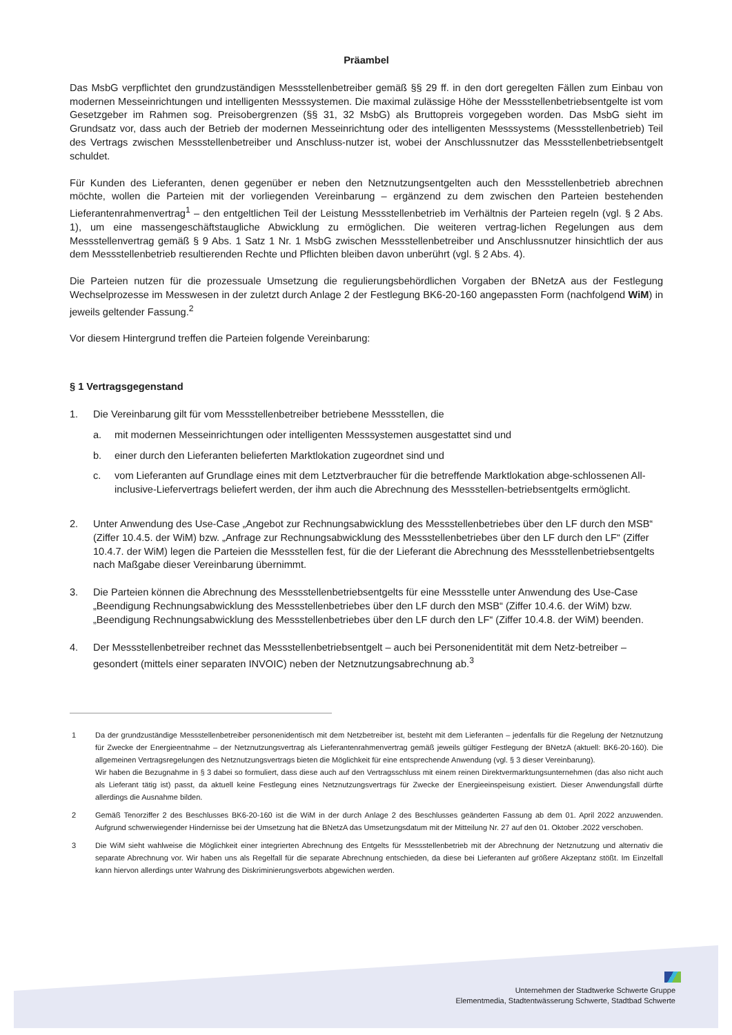Präambel
Das MsbG verpflichtet den grundzuständigen Messstellenbetreiber gemäß §§ 29 ff. in den dort geregelten Fällen zum Einbau von modernen Messeinrichtungen und intelligenten Messsystemen. Die maximal zulässige Höhe der Messstellenbetriebsentgelte ist vom Gesetzgeber im Rahmen sog. Preisobergrenzen (§§ 31, 32 MsbG) als Bruttopreis vorgegeben worden. Das MsbG sieht im Grundsatz vor, dass auch der Betrieb der modernen Messeinrichtung oder des intelligenten Messsystems (Messstellenbetrieb) Teil des Vertrags zwischen Messstellenbetreiber und Anschluss-nutzer ist, wobei der Anschlussnutzer das Messstellenbetriebsentgelt schuldet.
Für Kunden des Lieferanten, denen gegenüber er neben den Netznutzungsentgelten auch den Messstellenbetrieb abrechnen möchte, wollen die Parteien mit der vorliegenden Vereinbarung – ergänzend zu dem zwischen den Parteien bestehenden Lieferantenrahmenvertrag<sup>1</sup> – den entgeltlichen Teil der Leistung Messstellenbetrieb im Verhältnis der Parteien regeln (vgl. § 2 Abs. 1), um eine massengeschäftstaugliche Abwicklung zu ermöglichen. Die weiteren vertrag-lichen Regelungen aus dem Messstellenvertrag gemäß § 9 Abs. 1 Satz 1 Nr. 1 MsbG zwischen Messstellenbetreiber und Anschlussnutzer hinsichtlich der aus dem Messstellenbetrieb resultierenden Rechte und Pflichten bleiben davon unberührt (vgl. § 2 Abs. 4).
Die Parteien nutzen für die prozessuale Umsetzung die regulierungsbehördlichen Vorgaben der BNetzA aus der Festlegung Wechselprozesse im Messwesen in der zuletzt durch Anlage 2 der Festlegung BK6-20-160 angepassten Form (nachfolgend WiM) in jeweils geltender Fassung.<sup>2</sup>
Vor diesem Hintergrund treffen die Parteien folgende Vereinbarung:
§ 1 Vertragsgegenstand
1. Die Vereinbarung gilt für vom Messstellenbetreiber betriebene Messstellen, die
a. mit modernen Messeinrichtungen oder intelligenten Messsystemen ausgestattet sind und
b. einer durch den Lieferanten belieferten Marktlokation zugeordnet sind und
c. vom Lieferanten auf Grundlage eines mit dem Letztverbraucher für die betreffende Marktlokation abge-schlossenen All-inclusive-Liefervertrags beliefert werden, der ihm auch die Abrechnung des Messstellen-betriebsentgelts ermöglicht.
2. Unter Anwendung des Use-Case „Angebot zur Rechnungsabwicklung des Messstellenbetriebes über den LF durch den MSB“ (Ziffer 10.4.5. der WiM) bzw. „Anfrage zur Rechnungsabwicklung des Messstellenbetriebes über den LF durch den LF“ (Ziffer 10.4.7. der WiM) legen die Parteien die Messstellen fest, für die der Lieferant die Abrechnung des Messstellenbetriebsentgelts nach Maßgabe dieser Vereinbarung übernimmt.
3. Die Parteien können die Abrechnung des Messstellenbetriebsentgelts für eine Messstelle unter Anwendung des Use-Case „Beendigung Rechnungsabwicklung des Messstellenbetriebes über den LF durch den MSB“ (Ziffer 10.4.6. der WiM) bzw. „Beendigung Rechnungsabwicklung des Messstellenbetriebes über den LF durch den LF“ (Ziffer 10.4.8. der WiM) beenden.
4. Der Messstellenbetreiber rechnet das Messstellenbetriebsentgelt – auch bei Personenidentität mit dem Netz-betreiber – gesondert (mittels einer separaten INVOIC) neben der Netznutzungsabrechnung ab.<sup>3</sup>
1 Da der grundzuständige Messstellenbetreiber personenidentisch mit dem Netzbetreiber ist, besteht mit dem Lieferanten – jedenfalls für die Regelung der Netznutzung für Zwecke der Energieentnahme – der Netznutzungsvertrag als Lieferantenrahmenvertrag gemäß jeweils gültiger Festlegung der BNetzA (aktuell: BK6-20-160). Die allgemeinen Vertragsregelungen des Netznutzungsvertrags bieten die Möglichkeit für eine entsprechende Anwendung (vgl. § 3 dieser Vereinbarung).
Wir haben die Bezugnahme in § 3 dabei so formuliert, dass diese auch auf den Vertragsschluss mit einem reinen Direktvermarktungsunternehmen (das also nicht auch als Lieferant tätig ist) passt, da aktuell keine Festlegung eines Netznutzungsvertrags für Zwecke der Energieeinspeisung existiert. Dieser Anwendungsfall dürfte allerdings die Ausnahme bilden.
2 Gemäß Tenorziffer 2 des Beschlusses BK6-20-160 ist die WiM in der durch Anlage 2 des Beschlusses geänderten Fassung ab dem 01. April 2022 anzuwenden. Aufgrund schwerwiegender Hindernisse bei der Umsetzung hat die BNetzA das Umsetzungsdatum mit der Mitteilung Nr. 27 auf den 01. Oktober .2022 verschoben.
3 Die WiM sieht wahlweise die Möglichkeit einer integrierten Abrechnung des Entgelts für Messstellenbetrieb mit der Abrechnung der Netznutzung und alternativ die separate Abrechnung vor. Wir haben uns als Regelfall für die separate Abrechnung entschieden, da diese bei Lieferanten auf größere Akzeptanz stößt. Im Einzelfall kann hiervon allerdings unter Wahrung des Diskriminierungsverbots abgewichen werden.
Unternehmen der Stadtwerke Schwerte Gruppe
Elementmedia, Stadtentwässerung Schwerte, Stadtbad Schwerte